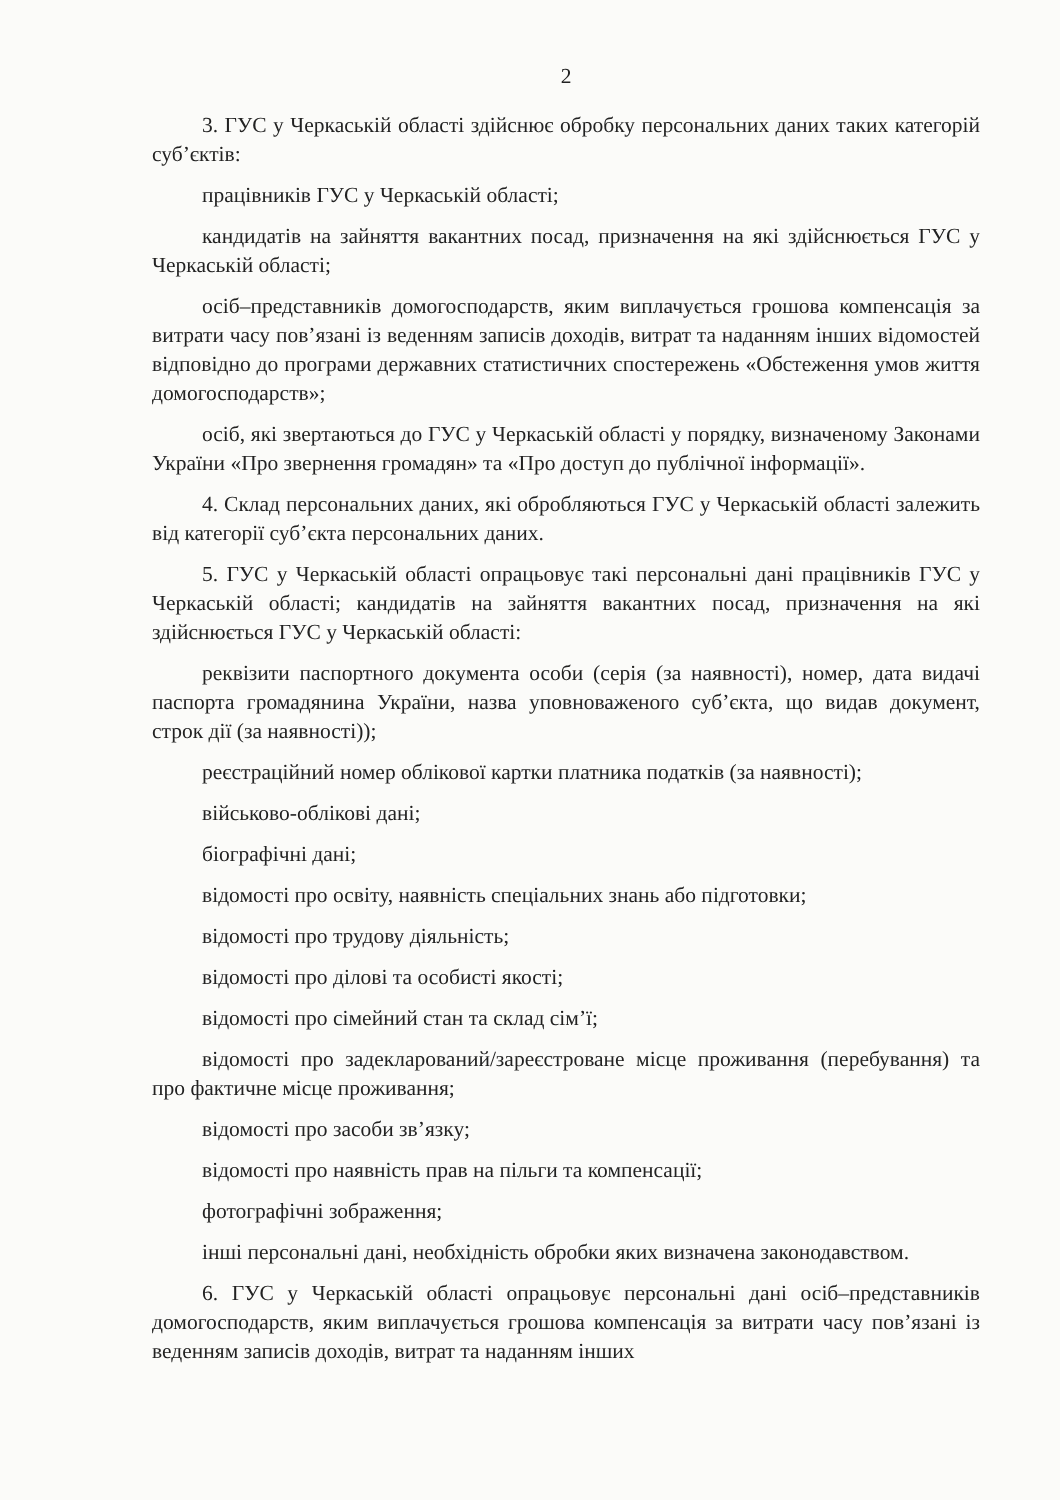2
3. ГУС у Черкаській області здійснює обробку персональних даних таких категорій суб’єктів:
працівників ГУС у Черкаській області;
кандидатів на зайняття вакантних посад, призначення на які здійснюється ГУС у Черкаській області;
осіб–представників домогосподарств, яким виплачується грошова компенсація за витрати часу пов’язані із веденням записів доходів, витрат та наданням інших відомостей відповідно до програми державних статистичних спостережень «Обстеження умов життя домогосподарств»;
осіб, які звертаються до ГУС у Черкаській області у порядку, визначеному Законами України «Про звернення громадян» та «Про доступ до публічної інформації».
4. Склад персональних даних, які обробляються ГУС у Черкаській області залежить від категорії суб’єкта персональних даних.
5. ГУС у Черкаській області опрацьовує такі персональні дані працівників ГУС у Черкаській області; кандидатів на зайняття вакантних посад, призначення на які здійснюється ГУС у Черкаській області:
реквізити паспортного документа особи (серія (за наявності), номер, дата видачі паспорта громадянина України, назва уповноваженого суб’єкта, що видав документ, строк дії (за наявності));
реєстраційний номер облікової картки платника податків (за наявності);
військово-облікові дані;
біографічні дані;
відомості про освіту, наявність спеціальних знань або підготовки;
відомості про трудову діяльність;
відомості про ділові та особисті якості;
відомості про сімейний стан та склад сім’ї;
відомості про задекларований/зареєстроване місце проживання (перебування) та про фактичне місце проживання;
відомості про засоби зв’язку;
відомості про наявність прав на пільги та компенсації;
фотографічні зображення;
інші персональні дані, необхідність обробки яких визначена законодавством.
6. ГУС у Черкаській області опрацьовує персональні дані осіб–представників домогосподарств, яким виплачується грошова компенсація за витрати часу пов’язані із веденням записів доходів, витрат та наданням інших